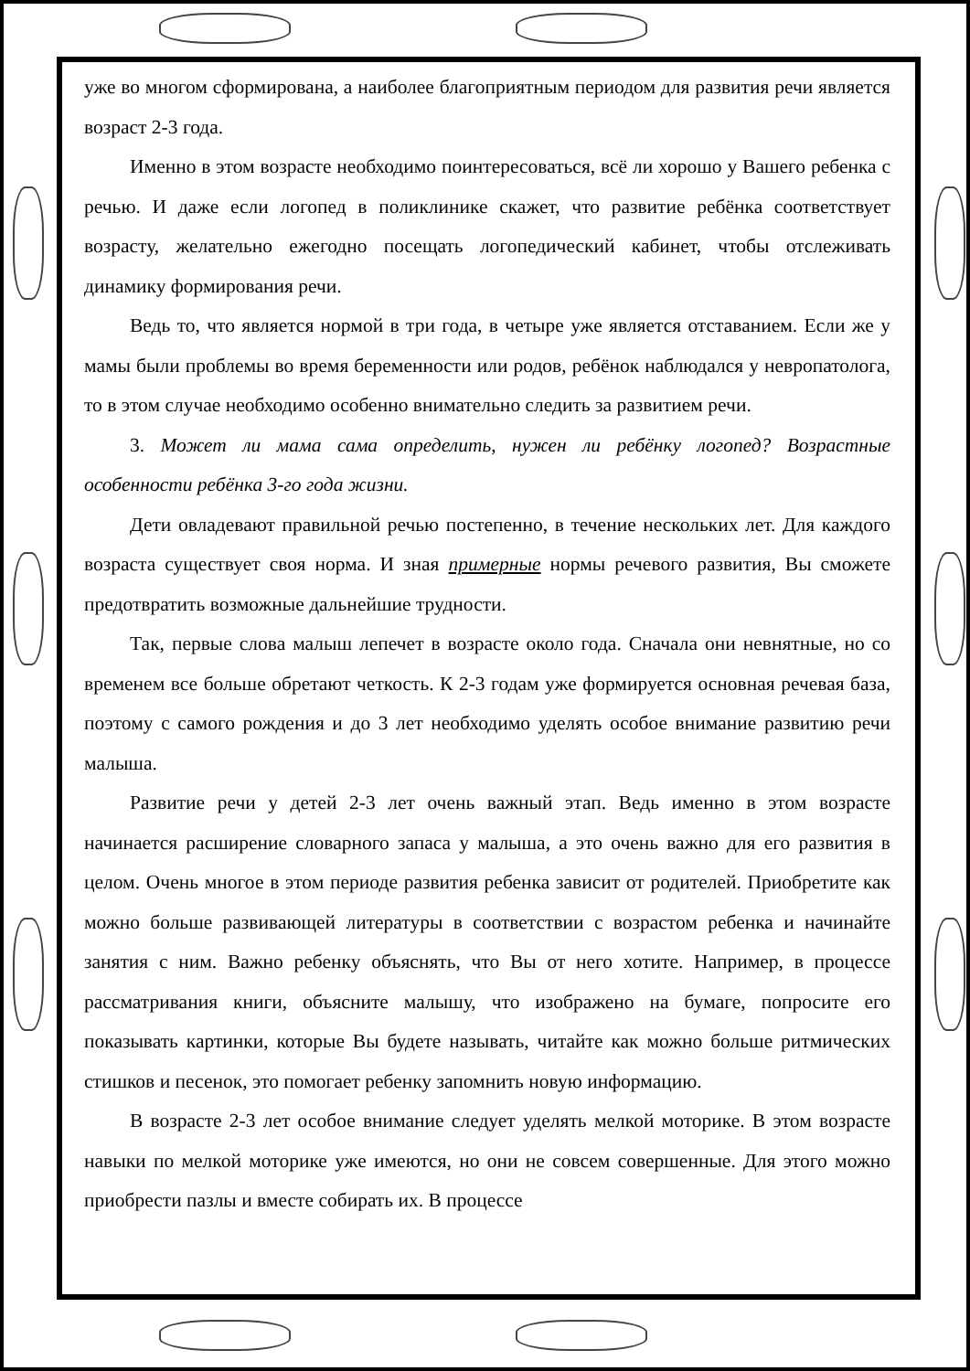уже во многом сформирована, а наиболее благоприятным периодом для развития речи является возраст 2-3 года.
Именно в этом возрасте необходимо поинтересоваться, всё ли хорошо у Вашего ребенка с речью. И даже если логопед в поликлинике скажет, что развитие ребёнка соответствует возрасту, желательно ежегодно посещать логопедический кабинет, чтобы отслеживать динамику формирования речи.
Ведь то, что является нормой в три года, в четыре уже является отставанием. Если же у мамы были проблемы во время беременности или родов, ребёнок наблюдался у невропатолога, то в этом случае необходимо особенно внимательно следить за развитием речи.
3. Может ли мама сама определить, нужен ли ребёнку логопед? Возрастные особенности ребёнка 3-го года жизни.
Дети овладевают правильной речью постепенно, в течение нескольких лет. Для каждого возраста существует своя норма. И зная примерные нормы речевого развития, Вы сможете предотвратить возможные дальнейшие трудности.
Так, первые слова малыш лепечет в возрасте около года. Сначала они невнятные, но со временем все больше обретают четкость. К 2-3 годам уже формируется основная речевая база, поэтому с самого рождения и до 3 лет необходимо уделять особое внимание развитию речи малыша.
Развитие речи у детей 2-3 лет очень важный этап. Ведь именно в этом возрасте начинается расширение словарного запаса у малыша, а это очень важно для его развития в целом. Очень многое в этом периоде развития ребенка зависит от родителей. Приобретите как можно больше развивающей литературы в соответствии с возрастом ребенка и начинайте занятия с ним. Важно ребенку объяснять, что Вы от него хотите. Например, в процессе рассматривания книги, объясните малышу, что изображено на бумаге, попросите его показывать картинки, которые Вы будете называть, читайте как можно больше ритмических стишков и песенок, это помогает ребенку запомнить новую информацию.
В возрасте 2-3 лет особое внимание следует уделять мелкой моторике. В этом возрасте навыки по мелкой моторике уже имеются, но они не совсем совершенные. Для этого можно приобрести пазлы и вместе собирать их. В процессе